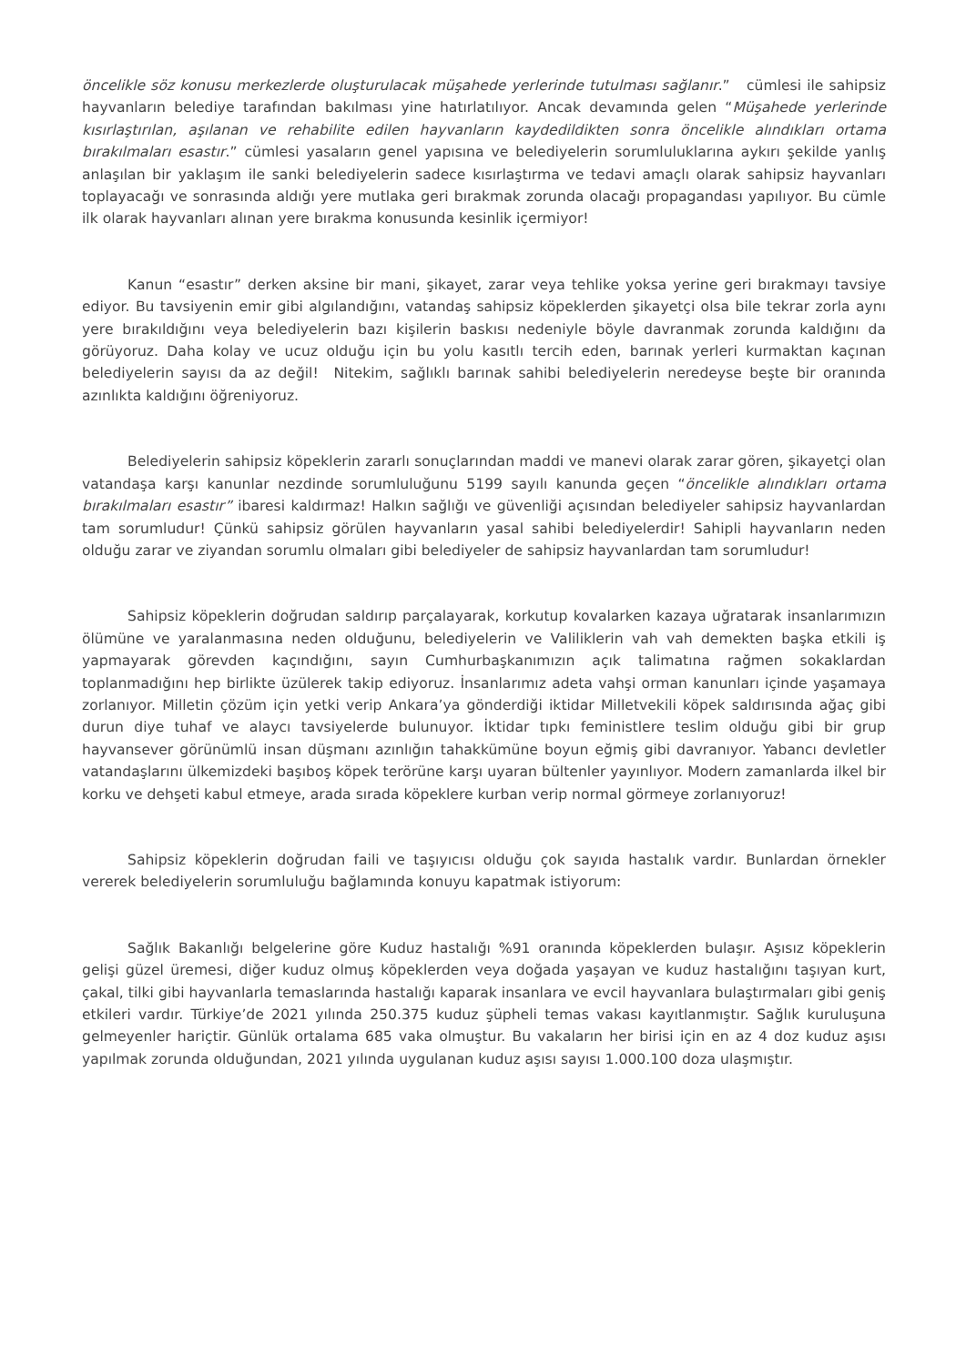öncelikle söz konusu merkezlerde oluşturulacak müşahede yerlerinde tutulması sağlanır.” cümlesi ile sahipsiz hayvanların belediye tarafından bakılması yine hatırlatılıyor. Ancak devamında gelen “Müşahede yerlerinde kısırlaştırılan, aşılanan ve rehabilite edilen hayvanların kaydedildikten sonra öncelikle alındıkları ortama bırakılmaları esastır.” cümlesi yasaların genel yapısına ve belediyelerin sorumluluklarına aykırı şekilde yanlış anlaşılan bir yaklaşım ile sanki belediyelerin sadece kısırlaştırma ve tedavi amaçlı olarak sahipsiz hayvanları toplayacağı ve sonrasında aldığı yere mutlaka geri bırakmak zorunda olacağı propagandası yapılıyor. Bu cümle ilk olarak hayvanları alınan yere bırakma konusunda kesinlik içermiyor!
Kanun “esastır” derken aksine bir mani, şikayet, zarar veya tehlike yoksa yerine geri bırakmayı tavsiye ediyor. Bu tavsiyenin emir gibi algılandığını, vatandaş sahipsiz köpeklerden şikayetçi olsa bile tekrar zorla aynı yere bırakıldığını veya belediyelerin bazı kişilerin baskısı nedeniyle böyle davranmak zorunda kaldığını da görüyoruz. Daha kolay ve ucuz olduğu için bu yolu kasıtlı tercih eden, barınak yerleri kurmaktan kaçınan belediyelerin sayısı da az değil! Nitekim, sağlıklı barınak sahibi belediyelerin neredeyse beşte bir oranında azınlıkta kaldığını öğreniyoruz.
Belediyelerin sahipsiz köpeklerin zararlı sonuçlarından maddi ve manevi olarak zarar gören, şikayetçi olan vatandaşa karşı kanunlar nezdinde sorumluluğunu 5199 sayılı kanunda geçen “öncelikle alındıkları ortama bırakılmaları esastır” ibaresi kaldırmaz! Halkın sağlığı ve güvenliği açısından belediyeler sahipsiz hayvanlardan tam sorumludur! Çünkü sahipsiz görülen hayvanların yasal sahibi belediyelerdir! Sahipli hayvanların neden olduğu zarar ve ziyandan sorumlu olmaları gibi belediyeler de sahipsiz hayvanlardan tam sorumludur!
Sahipsiz köpeklerin doğrudan saldırıp parçalayarak, korkutup kovalarken kazaya uğratarak insanlarımızın ölümüne ve yaralanmasına neden olduğunu, belediyelerin ve Valiliklerin vah vah demekten başka etkili iş yapmayarak görevden kaçındığını, sayın Cumhurbaşkanımızın açık talimatına rağmen sokaklardan toplanmadığını hep birlikte üzülerek takip ediyoruz. İnsanlarımız adeta vahşi orman kanunları içinde yaşamaya zorlanıyor. Milletin çözüm için yetki verip Ankara’ya gönderdiği iktidar Milletvekili köpek saldırısında ağaç gibi durun diye tuhaf ve alaycı tavsiyelerde bulunuyor. İktidar tıpkı feministlere teslim olduğu gibi bir grup hayvansever görünümlü insan düşmanı azınlığın tahakkümüne boyun eğmiş gibi davranıyor. Yabancı devletler vatandaşlarını ülkemizdeki başıboş köpek terörüne karşı uyaran bültenler yayınlıyor. Modern zamanlarda ilkel bir korku ve dehşeti kabul etmeye, arada sırada köpeklere kurban verip normal görmeye zorlanıyoruz!
Sahipsiz köpeklerin doğrudan faili ve taşıyıcısı olduğu çok sayıda hastalık vardır. Bunlardan örnekler vererek belediyelerin sorumluluğu bağlamında konuyu kapatmak istiyorum:
Sağlık Bakanlığı belgelerine göre Kuduz hastalığı %91 oranında köpeklerden bulaşır. Aşısız köpeklerin gelişi güzel üremesi, diğer kuduz olmuş köpeklerden veya doğada yaşayan ve kuduz hastalığını taşıyan kurt, çakal, tilki gibi hayvanlarla temaslarında hastalığı kaparak insanlara ve evcil hayvanlara bulaştırmaları gibi geniş etkileri vardır. Türkiye’de 2021 yılında 250.375 kuduz şüpheli temas vakası kayıtlanmıştır. Sağlık kuruluşuna gelmeyenler hariçtir. Günlük ortalama 685 vaka olmuştur. Bu vakaların her birisi için en az 4 doz kuduz aşısı yapılmak zorunda olduğundan, 2021 yılında uygulanan kuduz aşısı sayısı 1.000.100 doza ulaşmıştır.